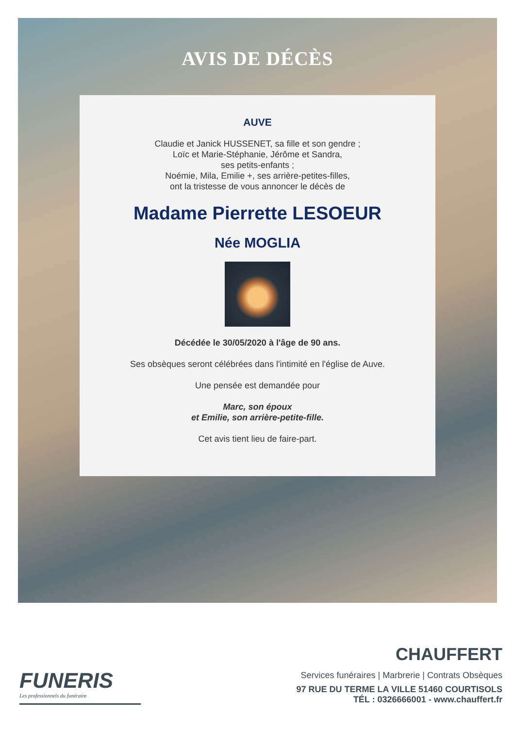AVIS DE DÉCÈS
AUVE
Claudie et Janick HUSSENET, sa fille et son gendre ;
Loïc et Marie-Stéphanie, Jérôme et Sandra,
ses petits-enfants ;
Noémie, Mila, Emilie +, ses arrière-petites-filles,
ont la tristesse de vous annoncer le décès de
Madame Pierrette LESOEUR
Née MOGLIA
Décédée le 30/05/2020 à l'âge de 90 ans.
Ses obsèques seront célébrées dans l'intimité en l'église de Auve.
Une pensée est demandée pour
Marc, son époux
et Emilie, son arrière-petite-fille.
Cet avis tient lieu de faire-part.
FUNERIS
Les professionnels du funéraire
CHAUFFERT
Services funéraires | Marbrerie | Contrats Obsèques
97 RUE DU TERME LA VILLE 51460 COURTISOLS
TÉL : 0326666001 - www.chauffert.fr